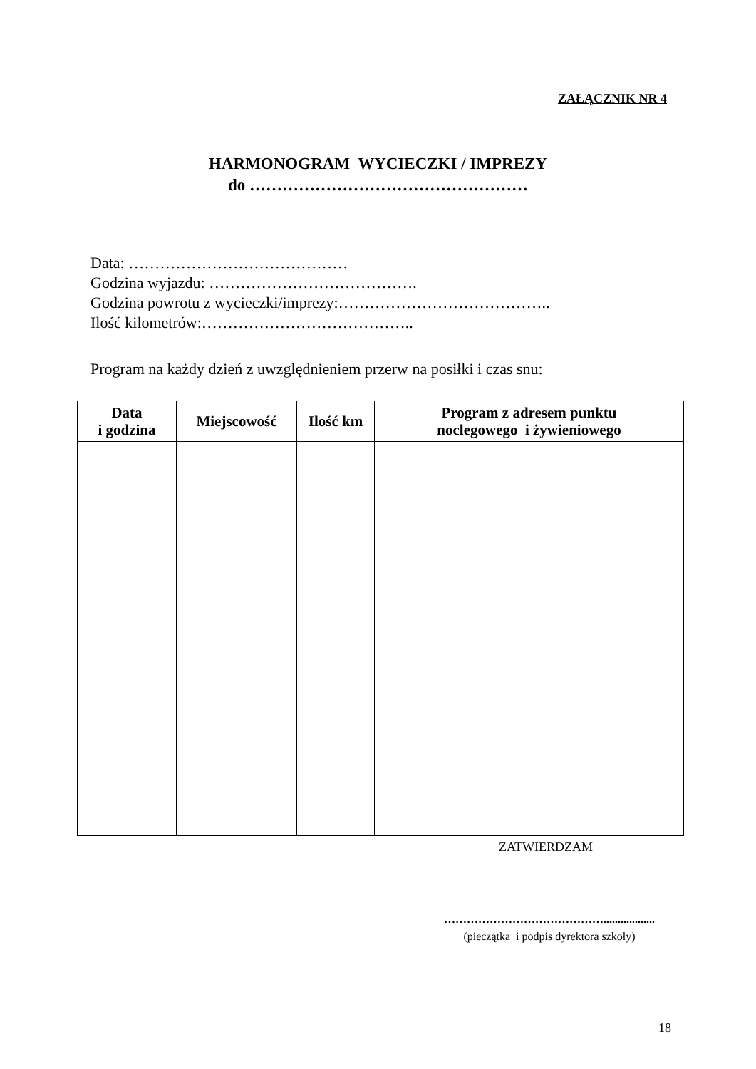ZAŁĄCZNIK NR 4
HARMONOGRAM WYCIECZKI / IMPREZY
do ……………………………………………
Data: ……………………………………
Godzina wyjazdu: ………………………………….
Godzina powrotu z wycieczki/imprezy:…………………………………..
Ilość kilometrów:…………………………………..
Program na każdy dzień z uwzględnieniem przerw na posiłki i czas snu:
| Data i godzina | Miejscowość | Ilość km | Program z adresem punktu noclegowego i żywieniowego |
| --- | --- | --- | --- |
ZATWIERDZAM
……………………………………..................
(pieczątka i podpis dyrektora szkoły)
18